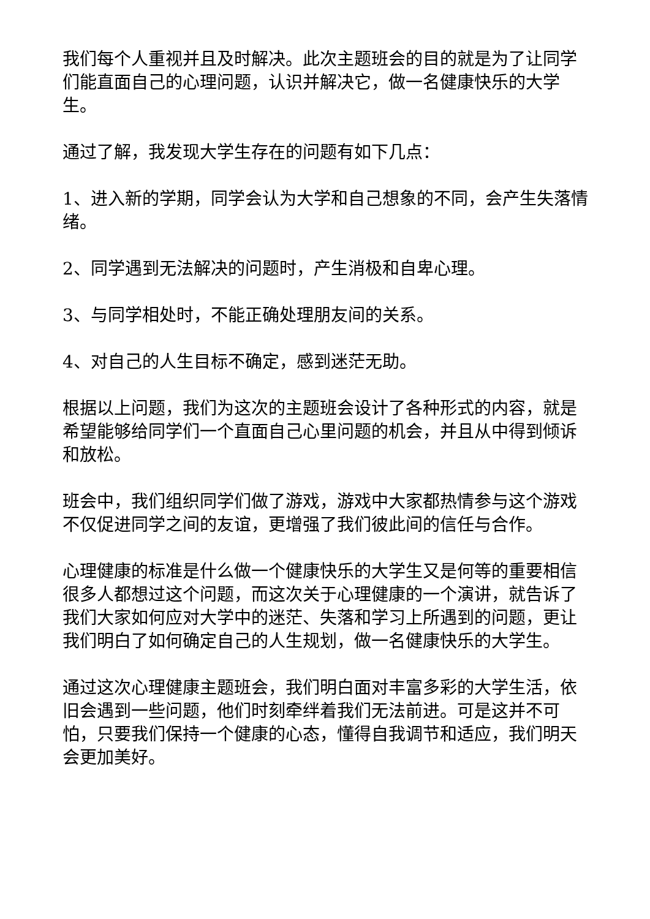我们每个人重视并且及时解决。此次主题班会的目的就是为了让同学们能直面自己的心理问题，认识并解决它，做一名健康快乐的大学生。
通过了解，我发现大学生存在的问题有如下几点：
1、进入新的学期，同学会认为大学和自己想象的不同，会产生失落情绪。
2、同学遇到无法解决的问题时，产生消极和自卑心理。
3、与同学相处时，不能正确处理朋友间的关系。
4、对自己的人生目标不确定，感到迷茫无助。
根据以上问题，我们为这次的主题班会设计了各种形式的内容，就是希望能够给同学们一个直面自己心里问题的机会，并且从中得到倾诉和放松。
班会中，我们组织同学们做了游戏，游戏中大家都热情参与这个游戏不仅促进同学之间的友谊，更增强了我们彼此间的信任与合作。
心理健康的标准是什么做一个健康快乐的大学生又是何等的重要相信很多人都想过这个问题，而这次关于心理健康的一个演讲，就告诉了我们大家如何应对大学中的迷茫、失落和学习上所遇到的问题，更让我们明白了如何确定自己的人生规划，做一名健康快乐的大学生。
通过这次心理健康主题班会，我们明白面对丰富多彩的大学生活，依旧会遇到一些问题，他们时刻牵绊着我们无法前进。可是这并不可怕，只要我们保持一个健康的心态，懂得自我调节和适应，我们明天会更加美好。